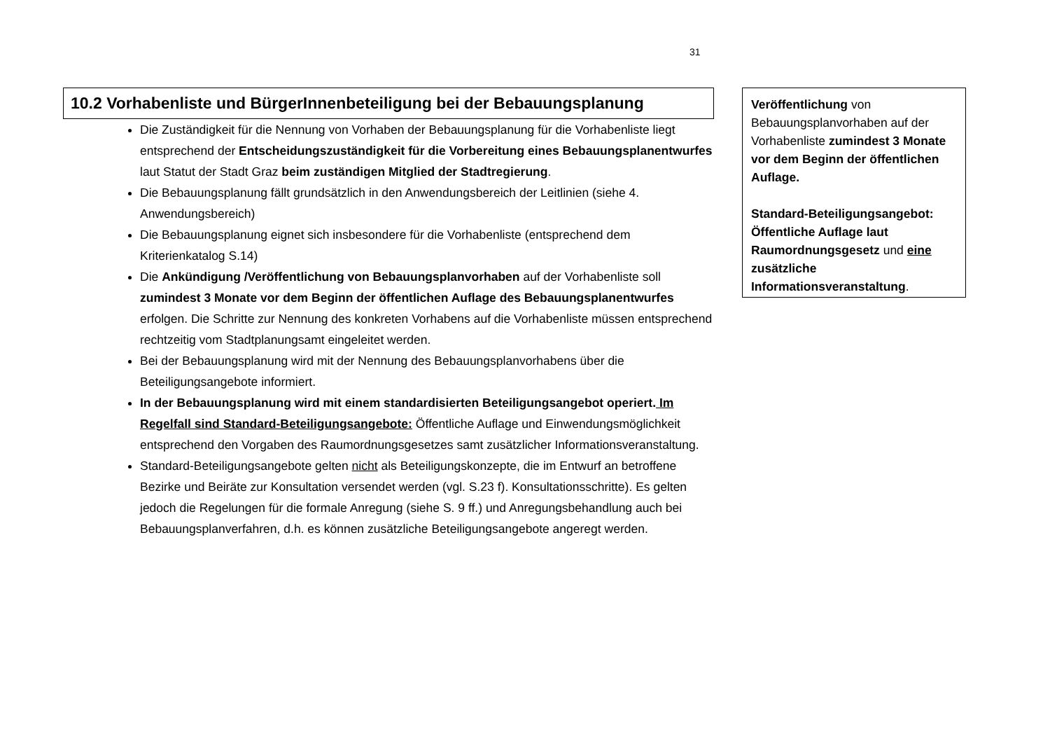31
10.2 Vorhabenliste und BürgerInnenbeteiligung bei der Bebauungsplanung
Die Zuständigkeit für die Nennung von Vorhaben der Bebauungsplanung für die Vorhabenliste liegt entsprechend der Entscheidungszuständigkeit für die Vorbereitung eines Bebauungsplanentwurfes laut Statut der Stadt Graz beim zuständigen Mitglied der Stadtregierung.
Die Bebauungsplanung fällt grundsätzlich in den Anwendungsbereich der Leitlinien (siehe 4. Anwendungsbereich)
Die Bebauungsplanung eignet sich insbesondere für die Vorhabenliste (entsprechend dem Kriterienkatalog S.14)
Die Ankündigung /Veröffentlichung von Bebauungsplanvorhaben auf der Vorhabenliste soll zumindest 3 Monate vor dem Beginn der öffentlichen Auflage des Bebauungsplanentwurfes erfolgen. Die Schritte zur Nennung des konkreten Vorhabens auf die Vorhabenliste müssen entsprechend rechtzeitig vom Stadtplanungsamt eingeleitet werden.
Bei der Bebauungsplanung wird mit der Nennung des Bebauungsplanvorhabens über die Beteiligungsangebote informiert.
In der Bebauungsplanung wird mit einem standardisierten Beteiligungsangebot operiert. Im Regelfall sind Standard-Beteiligungsangebote: Öffentliche Auflage und Einwendungsmöglichkeit entsprechend den Vorgaben des Raumordnungsgesetzes samt zusätzlicher Informationsveranstaltung.
Standard-Beteiligungsangebote gelten nicht als Beteiligungskonzepte, die im Entwurf an betroffene Bezirke und Beiräte zur Konsultation versendet werden (vgl. S.23 f). Konsultationsschritte). Es gelten jedoch die Regelungen für die formale Anregung (siehe S. 9 ff.) und Anregungsbehandlung auch bei Bebauungsplanverfahren, d.h. es können zusätzliche Beteiligungsangebote angeregt werden.
Veröffentlichung von Bebauungsplanvorhaben auf der Vorhabenliste zumindest 3 Monate vor dem Beginn der öffentlichen Auflage.
Standard-Beteiligungsangebot: Öffentliche Auflage laut Raumordnungsgesetz und eine zusätzliche Informationsveranstaltung.